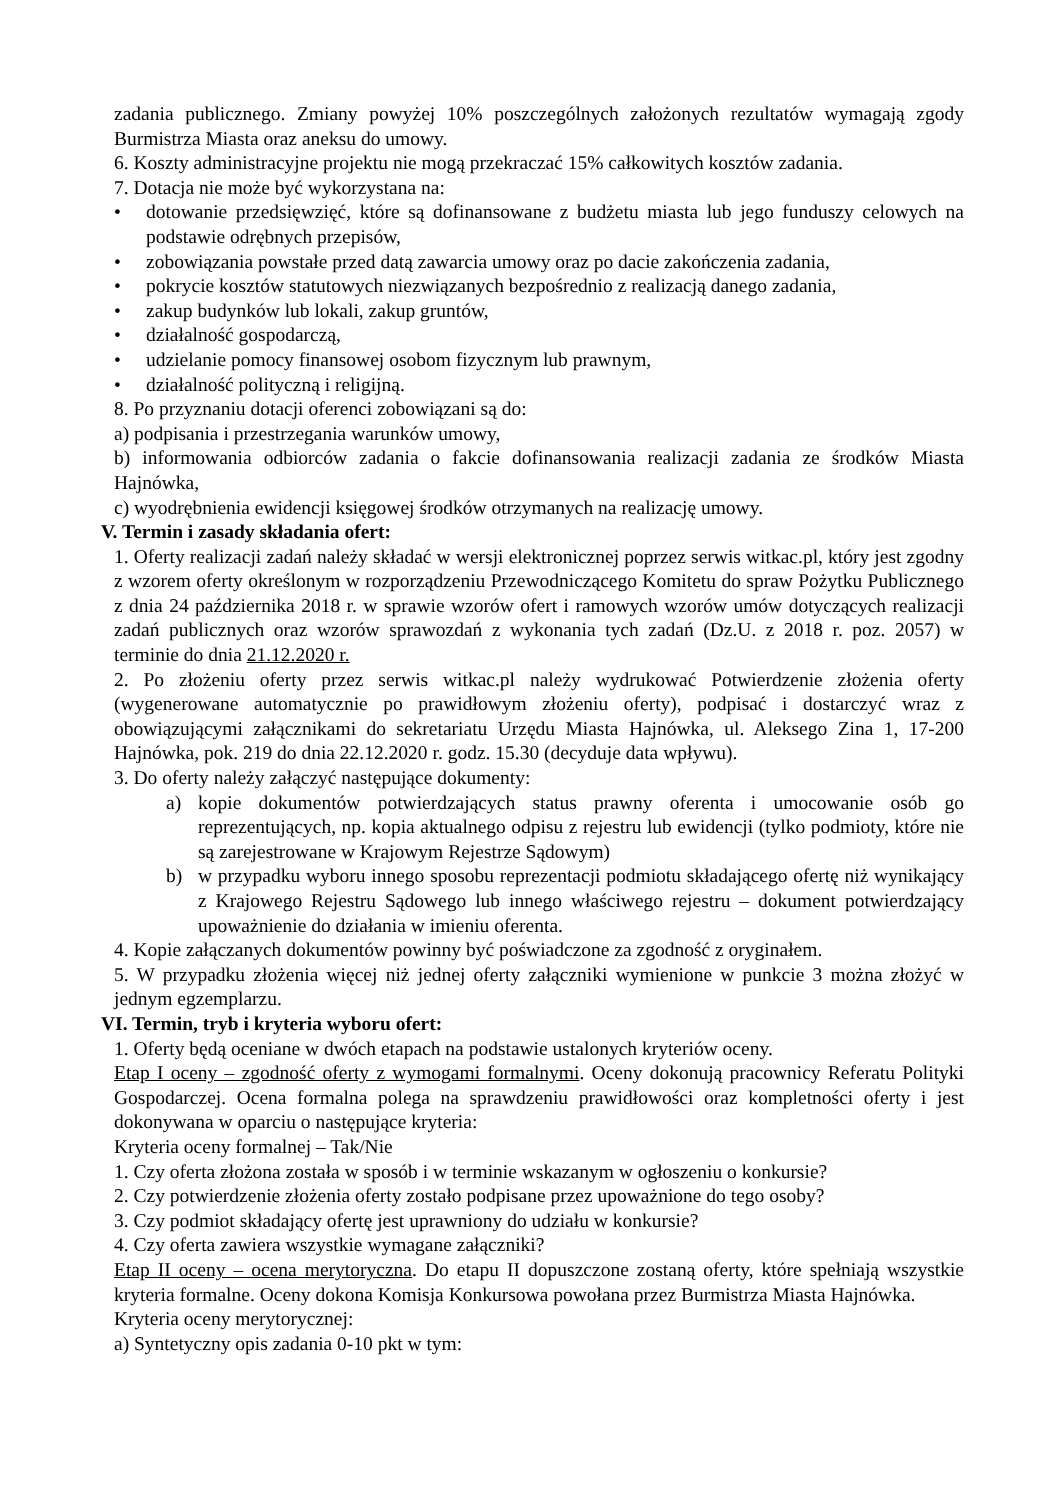zadania publicznego. Zmiany powyżej 10% poszczególnych założonych rezultatów wymagają zgody Burmistrza Miasta oraz aneksu do umowy.
6. Koszty administracyjne projektu nie mogą przekraczać 15% całkowitych kosztów zadania.
7. Dotacja nie może być wykorzystana na:
• dotowanie przedsięwzięć, które są dofinansowane z budżetu miasta lub jego funduszy celowych na podstawie odrębnych przepisów,
• zobowiązania powstałe przed datą zawarcia umowy oraz po dacie zakończenia zadania,
• pokrycie kosztów statutowych niezwiązanych bezpośrednio z realizacją danego zadania,
• zakup budynków lub lokali, zakup gruntów,
• działalność gospodarczą,
• udzielanie pomocy finansowej osobom fizycznym lub prawnym,
• działalność polityczną i religijną.
8. Po przyznaniu dotacji oferenci zobowiązani są do:
a) podpisania i przestrzegania warunków umowy,
b) informowania odbiorców zadania o fakcie dofinansowania realizacji zadania ze środków Miasta Hajnówka,
c) wyodrębnienia ewidencji księgowej środków otrzymanych na realizację umowy.
V. Termin i zasady składania ofert:
1. Oferty realizacji zadań należy składać w wersji elektronicznej poprzez serwis witkac.pl, który jest zgodny z wzorem oferty określonym w rozporządzeniu Przewodniczącego Komitetu do spraw Pożytku Publicznego z dnia 24 października 2018 r. w sprawie wzorów ofert i ramowych wzorów umów dotyczących realizacji zadań publicznych oraz wzorów sprawozdań z wykonania tych zadań (Dz.U. z 2018 r. poz. 2057) w terminie do dnia 21.12.2020 r.
2. Po złożeniu oferty przez serwis witkac.pl należy wydrukować Potwierdzenie złożenia oferty (wygenerowane automatycznie po prawidłowym złożeniu oferty), podpisać i dostarczyć wraz z obowiązującymi załącznikami do sekretariatu Urzędu Miasta Hajnówka, ul. Aleksego Zina 1, 17-200 Hajnówka, pok. 219 do dnia 22.12.2020 r. godz. 15.30 (decyduje data wpływu).
3. Do oferty należy załączyć następujące dokumenty:
a) kopie dokumentów potwierdzających status prawny oferenta i umocowanie osób go reprezentujących, np. kopia aktualnego odpisu z rejestru lub ewidencji (tylko podmioty, które nie są zarejestrowane w Krajowym Rejestrze Sądowym)
b) w przypadku wyboru innego sposobu reprezentacji podmiotu składającego ofertę niż wynikający z Krajowego Rejestru Sądowego lub innego właściwego rejestru – dokument potwierdzający upoważnienie do działania w imieniu oferenta.
4. Kopie załączanych dokumentów powinny być poświadczone za zgodność z oryginałem.
5. W przypadku złożenia więcej niż jednej oferty załączniki wymienione w punkcie 3 można złożyć w jednym egzemplarzu.
VI. Termin, tryb i kryteria wyboru ofert:
1. Oferty będą oceniane w dwóch etapach na podstawie ustalonych kryteriów oceny.
Etap I oceny – zgodność oferty z wymogami formalnymi. Oceny dokonują pracownicy Referatu Polityki Gospodarczej. Ocena formalna polega na sprawdzeniu prawidłowości oraz kompletności oferty i jest dokonywana w oparciu o następujące kryteria:
Kryteria oceny formalnej – Tak/Nie
1. Czy oferta złożona została w sposób i w terminie wskazanym w ogłoszeniu o konkursie?
2. Czy potwierdzenie złożenia oferty zostało podpisane przez upoważnione do tego osoby?
3. Czy podmiot składający ofertę jest uprawniony do udziału w konkursie?
4. Czy oferta zawiera wszystkie wymagane załączniki?
Etap II oceny – ocena merytoryczna. Do etapu II dopuszczone zostaną oferty, które spełniają wszystkie kryteria formalne. Oceny dokona Komisja Konkursowa powołana przez Burmistrza Miasta Hajnówka.
Kryteria oceny merytorycznej:
a) Syntetyczny opis zadania 0-10 pkt w tym: